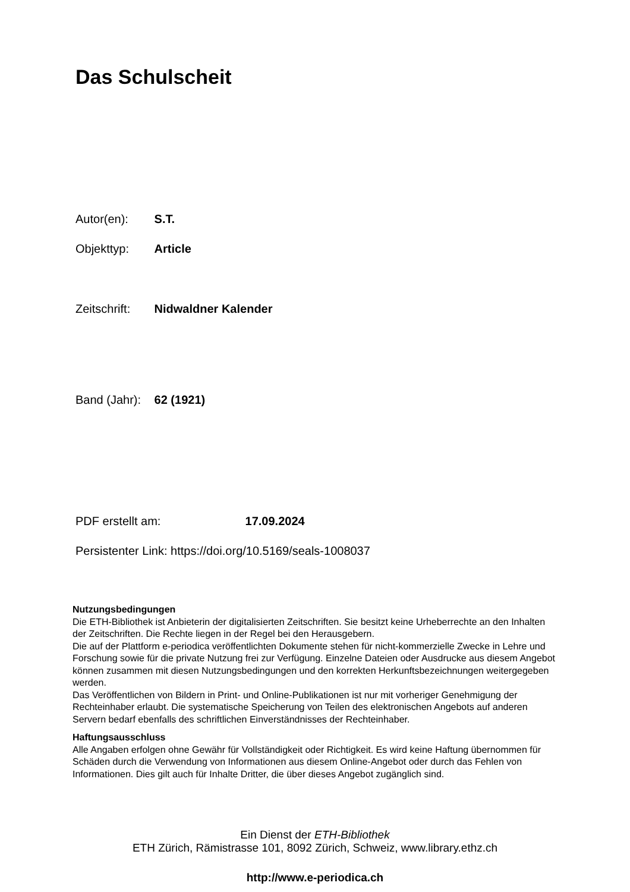Das Schulscheit
Autor(en): S.T.
Objekttyp: Article
Zeitschrift: Nidwaldner Kalender
Band (Jahr): 62 (1921)
PDF erstellt am: 17.09.2024
Persistenter Link: https://doi.org/10.5169/seals-1008037
Nutzungsbedingungen
Die ETH-Bibliothek ist Anbieterin der digitalisierten Zeitschriften. Sie besitzt keine Urheberrechte an den Inhalten der Zeitschriften. Die Rechte liegen in der Regel bei den Herausgebern.
Die auf der Plattform e-periodica veröffentlichten Dokumente stehen für nicht-kommerzielle Zwecke in Lehre und Forschung sowie für die private Nutzung frei zur Verfügung. Einzelne Dateien oder Ausdrucke aus diesem Angebot können zusammen mit diesen Nutzungsbedingungen und den korrekten Herkunftsbezeichnungen weitergegeben werden.
Das Veröffentlichen von Bildern in Print- und Online-Publikationen ist nur mit vorheriger Genehmigung der Rechteinhaber erlaubt. Die systematische Speicherung von Teilen des elektronischen Angebots auf anderen Servern bedarf ebenfalls des schriftlichen Einverständnisses der Rechteinhaber.
Haftungsausschluss
Alle Angaben erfolgen ohne Gewähr für Vollständigkeit oder Richtigkeit. Es wird keine Haftung übernommen für Schäden durch die Verwendung von Informationen aus diesem Online-Angebot oder durch das Fehlen von Informationen. Dies gilt auch für Inhalte Dritter, die über dieses Angebot zugänglich sind.
Ein Dienst der ETH-Bibliothek
ETH Zürich, Rämistrasse 101, 8092 Zürich, Schweiz, www.library.ethz.ch
http://www.e-periodica.ch